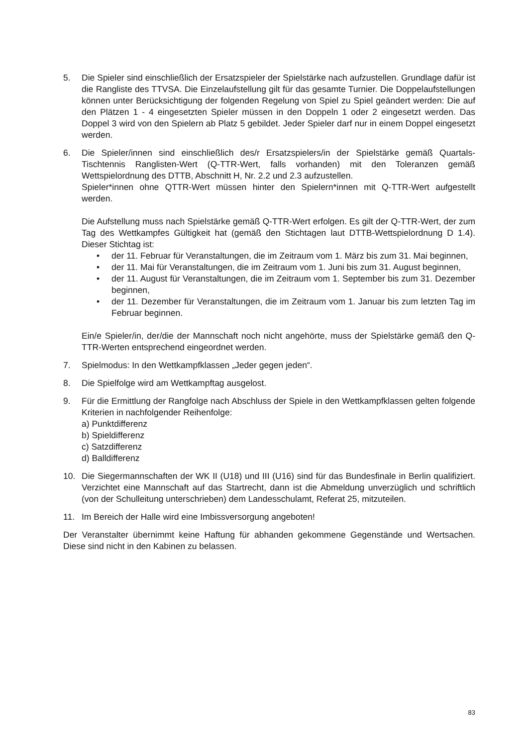5. Die Spieler sind einschließlich der Ersatzspieler der Spielstärke nach aufzustellen. Grundlage dafür ist die Rangliste des TTVSA. Die Einzelaufstellung gilt für das gesamte Turnier. Die Doppelaufstellungen können unter Berücksichtigung der folgenden Regelung von Spiel zu Spiel geändert werden: Die auf den Plätzen 1 - 4 eingesetzten Spieler müssen in den Doppeln 1 oder 2 eingesetzt werden. Das Doppel 3 wird von den Spielern ab Platz 5 gebildet. Jeder Spieler darf nur in einem Doppel eingesetzt werden.
6. Die Spieler/innen sind einschließlich des/r Ersatzspielers/in der Spielstärke gemäß Quartals- Tischtennis Ranglisten-Wert (Q-TTR-Wert, falls vorhanden) mit den Toleranzen gemäß Wettspielordnung des DTTB, Abschnitt H, Nr. 2.2 und 2.3 aufzustellen.
Spieler*innen ohne QTTR-Wert müssen hinter den Spielern*innen mit Q-TTR-Wert aufgestellt werden.
Die Aufstellung muss nach Spielstärke gemäß Q-TTR-Wert erfolgen. Es gilt der Q-TTR-Wert, der zum Tag des Wettkampfes Gültigkeit hat (gemäß den Stichtagen laut DTTB-Wettspielordnung D 1.4). Dieser Stichtag ist:
• der 11. Februar für Veranstaltungen, die im Zeitraum vom 1. März bis zum 31. Mai beginnen,
• der 11. Mai für Veranstaltungen, die im Zeitraum vom 1. Juni bis zum 31. August beginnen,
• der 11. August für Veranstaltungen, die im Zeitraum vom 1. September bis zum 31. Dezember beginnen,
• der 11. Dezember für Veranstaltungen, die im Zeitraum vom 1. Januar bis zum letzten Tag im Februar beginnen.
Ein/e Spieler/in, der/die der Mannschaft noch nicht angehörte, muss der Spielstärke gemäß den Q-TTR-Werten entsprechend eingeordnet werden.
7. Spielmodus: In den Wettkampfklassen „Jeder gegen jeden“.
8. Die Spielfolge wird am Wettkampftag ausgelost.
9. Für die Ermittlung der Rangfolge nach Abschluss der Spiele in den Wettkampfklassen gelten folgende Kriterien in nachfolgender Reihenfolge:
a) Punktdifferenz
b) Spieldifferenz
c) Satzdifferenz
d) Balldifferenz
10. Die Siegermannschaften der WK II (U18) und III (U16) sind für das Bundesfinale in Berlin qualifiziert. Verzichtet eine Mannschaft auf das Startrecht, dann ist die Abmeldung unverzüglich und schriftlich (von der Schulleitung unterschrieben) dem Landesschulamt, Referat 25, mitzuteilen.
11. Im Bereich der Halle wird eine Imbissversorgung angeboten!
Der Veranstalter übernimmt keine Haftung für abhanden gekommene Gegenstände und Wertsachen. Diese sind nicht in den Kabinen zu belassen.
83